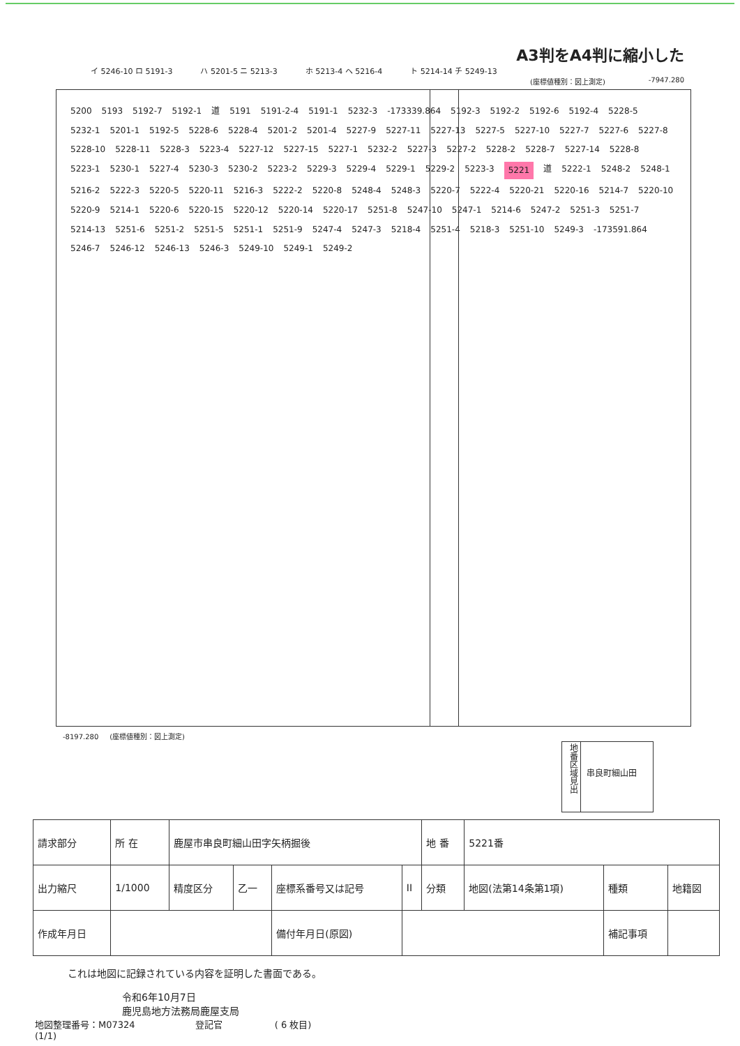A3判をA4判に縮小した
イ 5246-10 ロ 5191-3 ハ 5201-5 ニ 5213-3 ホ 5213-4 ヘ 5216-4 ト 5214-14 チ 5249-13
(座標値種別：図上測定) -7947.280
5200 5193 5192-7 5192-1 道 5191 5191-2-4 5191-1 5232-3 -173339.864 5192-3 5192-2 5192-6 5192-4 5228-5 5232-1 5201-1 5192-5 5228-6 5228-4 5201-2 5201-4 5227-9 5227-11 5227-13 5227-5 5227-10 5227-7 5227-6 5227-8 5228-10 5228-11 5228-3 5223-4 5227-12 5227-15 5227-1 5232-2 5227-3 5227-2 5228-2 5228-7 5227-14 5228-8 5223-1 5230-1 5227-4 5230-3 5230-2 5223-2 5229-3 5229-4 5229-1 5229-2 5223-3 5221 道 5222-1 5248-2 5248-1 5216-2 5222-3 5220-5 5220-11 5216-3 5222-2 5220-8 5248-4 5248-3 5220-7 5222-4 5220-21 5220-16 5214-7 5220-10 5220-9 5214-1 5220-6 5220-15 5220-12 5220-14 5220-17 5251-8 5247-10 5247-1 5214-6 5247-2 5251-3 5251-7 5214-13 5251-6 5251-2 5251-5 5251-1 5251-9 5247-4 5247-3 5218-4 5251-4 5218-3 5251-10 5249-3 -173591.864 5246-7 5246-12 5246-13 5246-3 5249-10 5249-1 5249-2
-8197.280 (座標値種別：図上測定)
地番区域見出
串良町細山田
| 請求部分 | 所 在 | 鹿屋市串良町細山田字矢柄掘後 | | | | 地 番 | 5221番 | | |
| 出力縮尺 | 1/1000 | 精度区分 | 乙一 | 座標系番号又は記号 | II | 分類 | 地図(法第14条第1項) | 種類 | 地籍図 |
| 作成年月日 | | | | 備付年月日(原図) | | | | 補記事項 | |
これは地図に記録されている内容を証明した書面である。
令和6年10月7日
鹿児島地方法務局鹿屋支局
地図整理番号：M07324 登記官 ( 6 枚目)
(1/1)